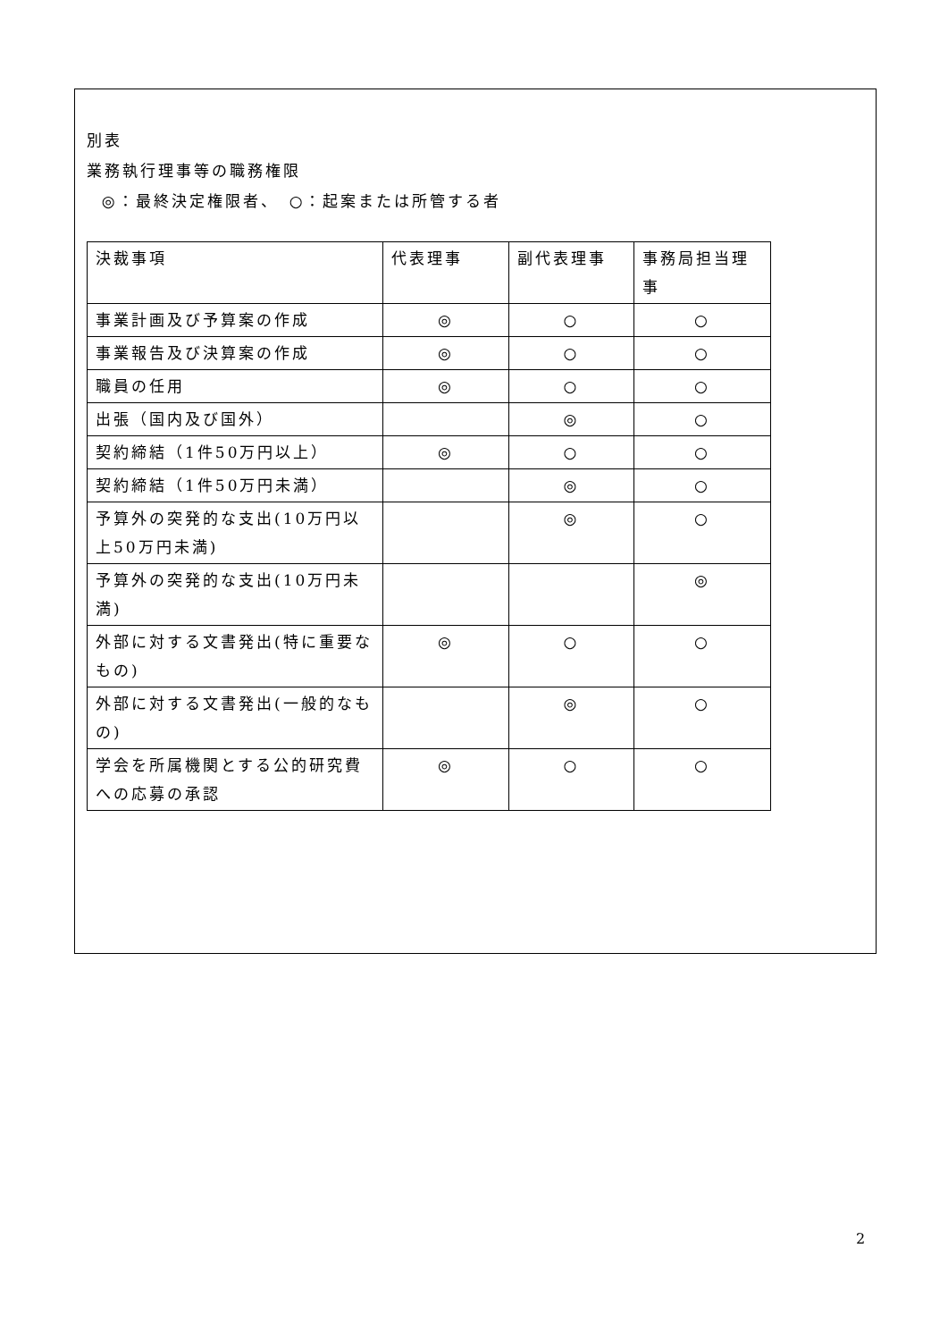別表
業務執行理事等の職務権限
◎：最終決定権限者、　○：起案または所管する者
| 決裁事項 | 代表理事 | 副代表理事 | 事務局担当理事 |
| 事業計画及び予算案の作成 | ◎ | ○ | ○ |
| 事業報告及び決算案の作成 | ◎ | ○ | ○ |
| 職員の任用 | ◎ | ○ | ○ |
| 出張（国内及び国外） | | ◎ | ○ |
| 契約締結（1件50万円以上） | ◎ | ○ | ○ |
| 契約締結（1件50万円未満） | | ◎ | ○ |
| 予算外の突発的な支出(10万円以上50万円未満) | | ◎ | ○ |
| 予算外の突発的な支出(10万円未満) | | | ◎ |
| 外部に対する文書発出(特に重要なもの) | ◎ | ○ | ○ |
| 外部に対する文書発出(一般的なもの) | | ◎ | ○ |
| 学会を所属機関とする公的研究費への応募の承認 | ◎ | ○ | ○ |
2